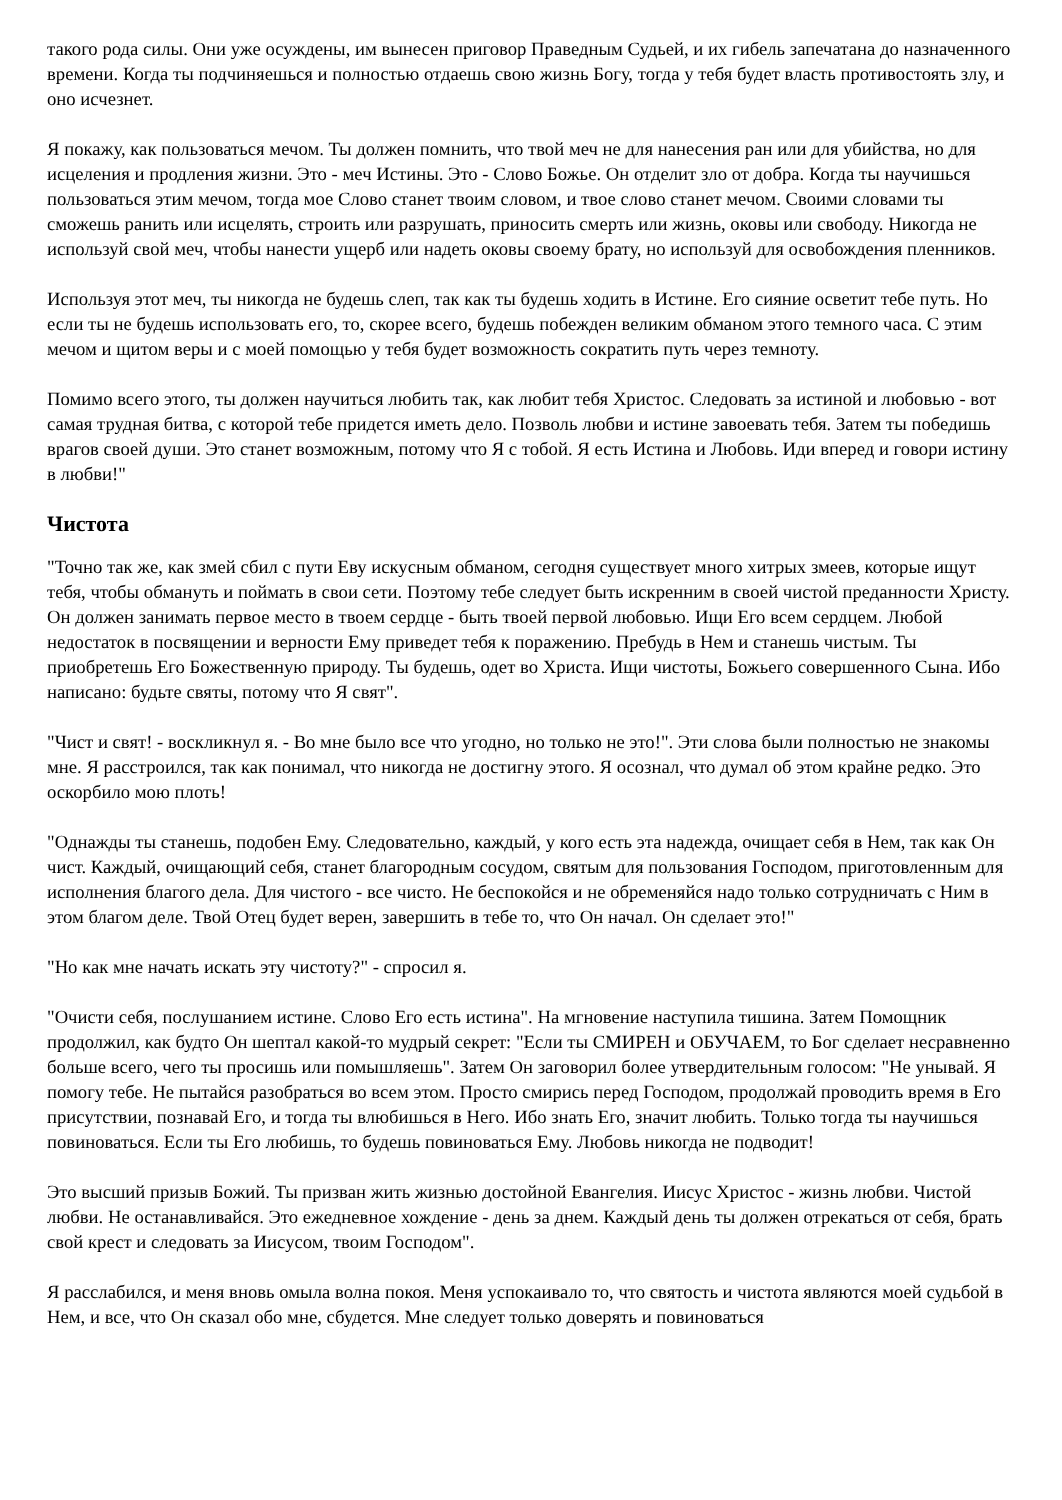такого рода силы. Они уже осуждены, им вынесен приговор Праведным Судьей, и их гибель запечатана до назначенного времени. Когда ты подчиняешься и полностью отдаешь свою жизнь Богу, тогда у тебя будет власть противостоять злу, и оно исчезнет.
Я покажу, как пользоваться мечом. Ты должен помнить, что твой меч не для нанесения ран или для убийства, но для исцеления и продления жизни. Это - меч Истины. Это - Слово Божье. Он отделит зло от добра. Когда ты научишься пользоваться этим мечом, тогда мое Слово станет твоим словом, и твое слово станет мечом. Своими словами ты сможешь ранить или исцелять, строить или разрушать, приносить смерть или жизнь, оковы или свободу. Никогда не используй свой меч, чтобы нанести ущерб или надеть оковы своему брату, но используй для освобождения пленников.
Используя этот меч, ты никогда не будешь слеп, так как ты будешь ходить в Истине. Его сияние осветит тебе путь. Но если ты не будешь использовать его, то, скорее всего, будешь побежден великим обманом этого темного часа. С этим мечом и щитом веры и с моей помощью у тебя будет возможность сократить путь через темноту.
Помимо всего этого, ты должен научиться любить так, как любит тебя Христос. Следовать за истиной и любовью - вот самая трудная битва, с которой тебе придется иметь дело. Позволь любви и истине завоевать тебя. Затем ты победишь врагов своей души. Это станет возможным, потому что Я с тобой. Я есть Истина и Любовь. Иди вперед и говори истину в любви!"
Чистота
"Точно так же, как змей сбил с пути Еву искусным обманом, сегодня существует много хитрых змеев, которые ищут тебя, чтобы обмануть и поймать в свои сети. Поэтому тебе следует быть искренним в своей чистой преданности Христу. Он должен занимать первое место в твоем сердце - быть твоей первой любовью. Ищи Его всем сердцем. Любой недостаток в посвящении и верности Ему приведет тебя к поражению. Пребудь в Нем и станешь чистым. Ты приобретешь Его Божественную природу. Ты будешь, одет во Христа. Ищи чистоты, Божьего совершенного Сына. Ибо написано: будьте святы, потому что Я свят".
"Чист и свят! - воскликнул я. - Во мне было все что угодно, но только не это!". Эти слова были полностью не знакомы мне. Я расстроился, так как понимал, что никогда не достигну этого. Я осознал, что думал об этом крайне редко. Это оскорбило мою плоть!
"Однажды ты станешь, подобен Ему. Следовательно, каждый, у кого есть эта надежда, очищает себя в Нем, так как Он чист. Каждый, очищающий себя, станет благородным сосудом, святым для пользования Господом, приготовленным для исполнения благого дела. Для чистого - все чисто. Не беспокойся и не обременяйся надо только сотрудничать с Ним в этом благом деле. Твой Отец будет верен, завершить в тебе то, что Он начал. Он сделает это!"
"Но как мне начать искать эту чистоту?" - спросил я.
"Очисти себя, послушанием истине. Слово Его есть истина". На мгновение наступила тишина. Затем Помощник продолжил, как будто Он шептал какой-то мудрый секрет: "Если ты СМИРЕН и ОБУЧАЕМ, то Бог сделает несравненно больше всего, чего ты просишь или помышляешь". Затем Он заговорил более утвердительным голосом: "Не унывай. Я помогу тебе. Не пытайся разобраться во всем этом. Просто смирись перед Господом, продолжай проводить время в Его присутствии, познавай Его, и тогда ты влюбишься в Него. Ибо знать Его, значит любить. Только тогда ты научишься повиноваться. Если ты Его любишь, то будешь повиноваться Ему. Любовь никогда не подводит!
Это высший призыв Божий. Ты призван жить жизнью достойной Евангелия. Иисус Христос - жизнь любви. Чистой любви. Не останавливайся. Это ежедневное хождение - день за днем. Каждый день ты должен отрекаться от себя, брать свой крест и следовать за Иисусом, твоим Господом".
Я расслабился, и меня вновь омыла волна покоя. Меня успокаивало то, что святость и чистота являются моей судьбой в Нем, и все, что Он сказал обо мне, сбудется. Мне следует только доверять и повиноваться